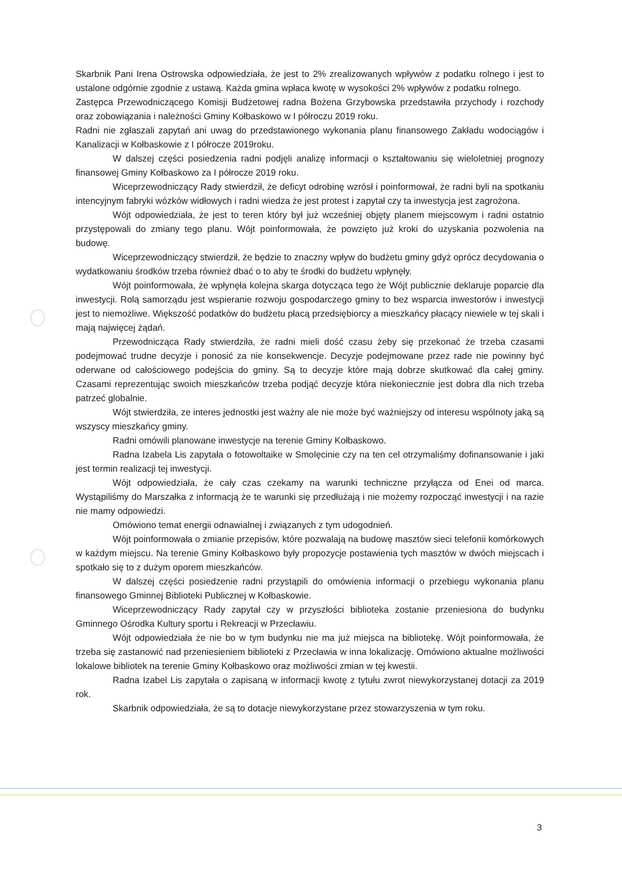Skarbnik Pani Irena Ostrowska odpowiedziała, że jest to 2% zrealizowanych wpływów z podatku rolnego i jest to ustalone odgórnie zgodnie z ustawą. Każda gmina wpłaca kwotę w wysokości 2% wpływów z podatku rolnego.
Zastępca Przewodniczącego Komisji Budżetowej radna Bożena Grzybowska przedstawiła przychody i rozchody oraz zobowiązania i należności Gminy Kołbaskowo w I półroczu 2019 roku.
Radni nie zgłaszali zapytań ani uwag do przedstawionego wykonania planu finansowego Zakładu wodociągów i Kanalizacji w Kołbaskowie z I półrocze 2019roku.
W dalszej części posiedzenia radni podjęli analizę informacji o kształtowaniu się wieloletniej prognozy finansowej Gminy Kołbaskowo za I półrocze 2019 roku.
Wiceprzewodniczący Rady stwierdził, że deficyt odrobinę wzrósł i poinformował, że radni byli na spotkaniu intencyjnym fabryki wózków widłowych i radni wiedza że jest protest i zapytał czy ta inwestycja jest zagrożona.
Wójt odpowiedziała, że jest to teren który był już wcześniej objęty planem miejscowym i radni ostatnio przystępowali do zmiany tego planu. Wójt poinformowała, że powzięto już kroki do uzyskania pozwolenia na budowę.
Wiceprzewodniczący stwierdził, że będzie to znaczny wpływ do budżetu gminy gdyż oprócz decydowania o wydatkowaniu środków trzeba również dbać o to aby te środki do budżetu wpłynęły.
Wójt poinformowała, że wpłynęła kolejna skarga dotycząca tego że Wójt publicznie deklaruje poparcie dla inwestycji. Rolą samorządu jest wspieranie rozwoju gospodarczego gminy to bez wsparcia inwestorów i inwestycji jest to niemożliwe. Większość podatków do budżetu płacą przedsiębiorcy a mieszkańcy płacący niewiele w tej skali i mają najwięcej żądań.
Przewodnicząca Rady stwierdziła, że radni mieli dość czasu żeby się przekonać że trzeba czasami podejmować trudne decyzje i ponosić za nie konsekwencje. Decyzje podejmowane przez rade nie powinny być oderwane od całościowego podejścia do gminy. Są to decyzje które mają dobrze skutkować dla całej gminy. Czasami reprezentując swoich mieszkańców trzeba podjąć decyzje która niekoniecznie jest dobra dla nich trzeba patrzeć globalnie.
Wójt stwierdziła, ze interes jednostki jest ważny ale nie może być ważniejszy od interesu wspólnoty jaką są wszyscy mieszkańcy gminy.
Radni omówili planowane inwestycje na terenie Gminy Kołbaskowo.
Radna Izabela Lis zapytała o fotowoltaike w Smolęcinie czy na ten cel otrzymaliśmy dofinansowanie i jaki jest termin realizacji tej inwestycji.
Wójt odpowiedziała, że cały czas czekamy na warunki techniczne przyłącza od Enei od marca. Wystąpiliśmy do Marszałka z informacją że te warunki się przedłużają i nie możemy rozpocząć inwestycji i na razie nie mamy odpowiedzi.
Omówiono temat energii odnawialnej i związanych z tym udogodnień.
Wójt poinformowała o zmianie przepisów, które pozwalają na budowę masztów sieci telefonii komórkowych w każdym miejscu. Na terenie Gminy Kołbaskowo były propozycje postawienia tych masztów w dwóch miejscach i spotkało się to z dużym oporem mieszkańców.
W dalszej części posiedzenie radni przystąpili do omówienia informacji o przebiegu wykonania planu finansowego Gminnej Biblioteki Publicznej w Kołbaskowie.
Wiceprzewodniczący Rady zapytał czy w przyszłości biblioteka zostanie przeniesiona do budynku Gminnego Ośrodka Kultury sportu i Rekreacji w Przecławiu.
Wójt odpowiedziała że nie bo w tym budynku nie ma już miejsca na bibliotekę. Wójt poinformowała, że trzeba się zastanowić nad przeniesieniem biblioteki z Przecławia w inna lokalizację. Omówiono aktualne możliwości lokalowe bibliotek na terenie Gminy Kołbaskowo oraz możliwości zmian w tej kwestii.
Radna Izabel Lis zapytała o zapisaną w informacji kwotę z tytułu zwrot niewykorzystanej dotacji za 2019 rok.
Skarbnik odpowiedziała, że są to dotacje niewykorzystane przez stowarzyszenia w tym roku.
3